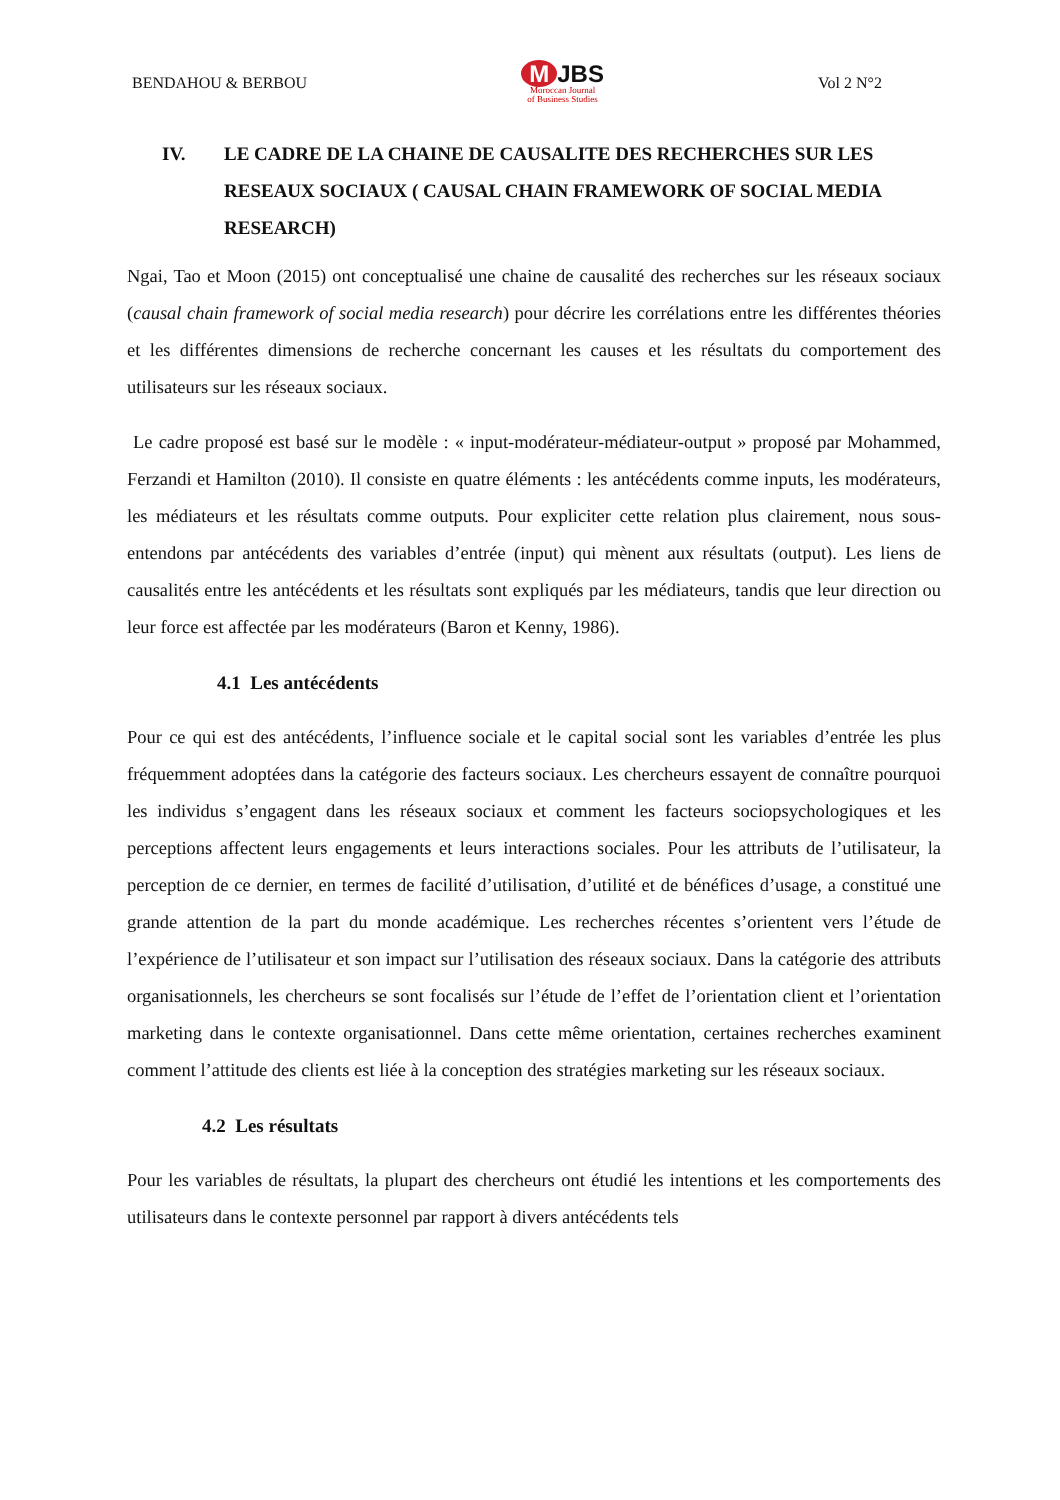BENDAHOU & BERBOU
M JBS
Moroccan Journal
of Business Studies
Vol 2 N°2
IV. LE CADRE DE LA CHAINE DE CAUSALITE DES RECHERCHES SUR LES RESEAUX SOCIAUX ( CAUSAL CHAIN FRAMEWORK OF SOCIAL MEDIA RESEARCH)
Ngai, Tao et Moon (2015) ont conceptualisé une chaine de causalité des recherches sur les réseaux sociaux (causal chain framework of social media research) pour décrire les corrélations entre les différentes théories et les différentes dimensions de recherche concernant les causes et les résultats du comportement des utilisateurs sur les réseaux sociaux.
Le cadre proposé est basé sur le modèle : « input-modérateur-médiateur-output » proposé par Mohammed, Ferzandi et Hamilton (2010). Il consiste en quatre éléments : les antécédents comme inputs, les modérateurs, les médiateurs et les résultats comme outputs. Pour expliciter cette relation plus clairement, nous sous-entendons par antécédents des variables d’entrée (input) qui mènent aux résultats (output). Les liens de causalités entre les antécédents et les résultats sont expliqués par les médiateurs, tandis que leur direction ou leur force est affectée par les modérateurs (Baron et Kenny, 1986).
4.1 Les antécédents
Pour ce qui est des antécédents, l’influence sociale et le capital social sont les variables d’entrée les plus fréquemment adoptées dans la catégorie des facteurs sociaux. Les chercheurs essayent de connaître pourquoi les individus s’engagent dans les réseaux sociaux et comment les facteurs sociopsychologiques et les perceptions affectent leurs engagements et leurs interactions sociales. Pour les attributs de l’utilisateur, la perception de ce dernier, en termes de facilité d’utilisation, d’utilité et de bénéfices d’usage, a constitué une grande attention de la part du monde académique. Les recherches récentes s’orientent vers l’étude de l’expérience de l’utilisateur et son impact sur l’utilisation des réseaux sociaux. Dans la catégorie des attributs organisationnels, les chercheurs se sont focalisés sur l’étude de l’effet de l’orientation client et l’orientation marketing dans le contexte organisationnel. Dans cette même orientation, certaines recherches examinent comment l’attitude des clients est liée à la conception des stratégies marketing sur les réseaux sociaux.
4.2 Les résultats
Pour les variables de résultats, la plupart des chercheurs ont étudié les intentions et les comportements des utilisateurs dans le contexte personnel par rapport à divers antécédents tels